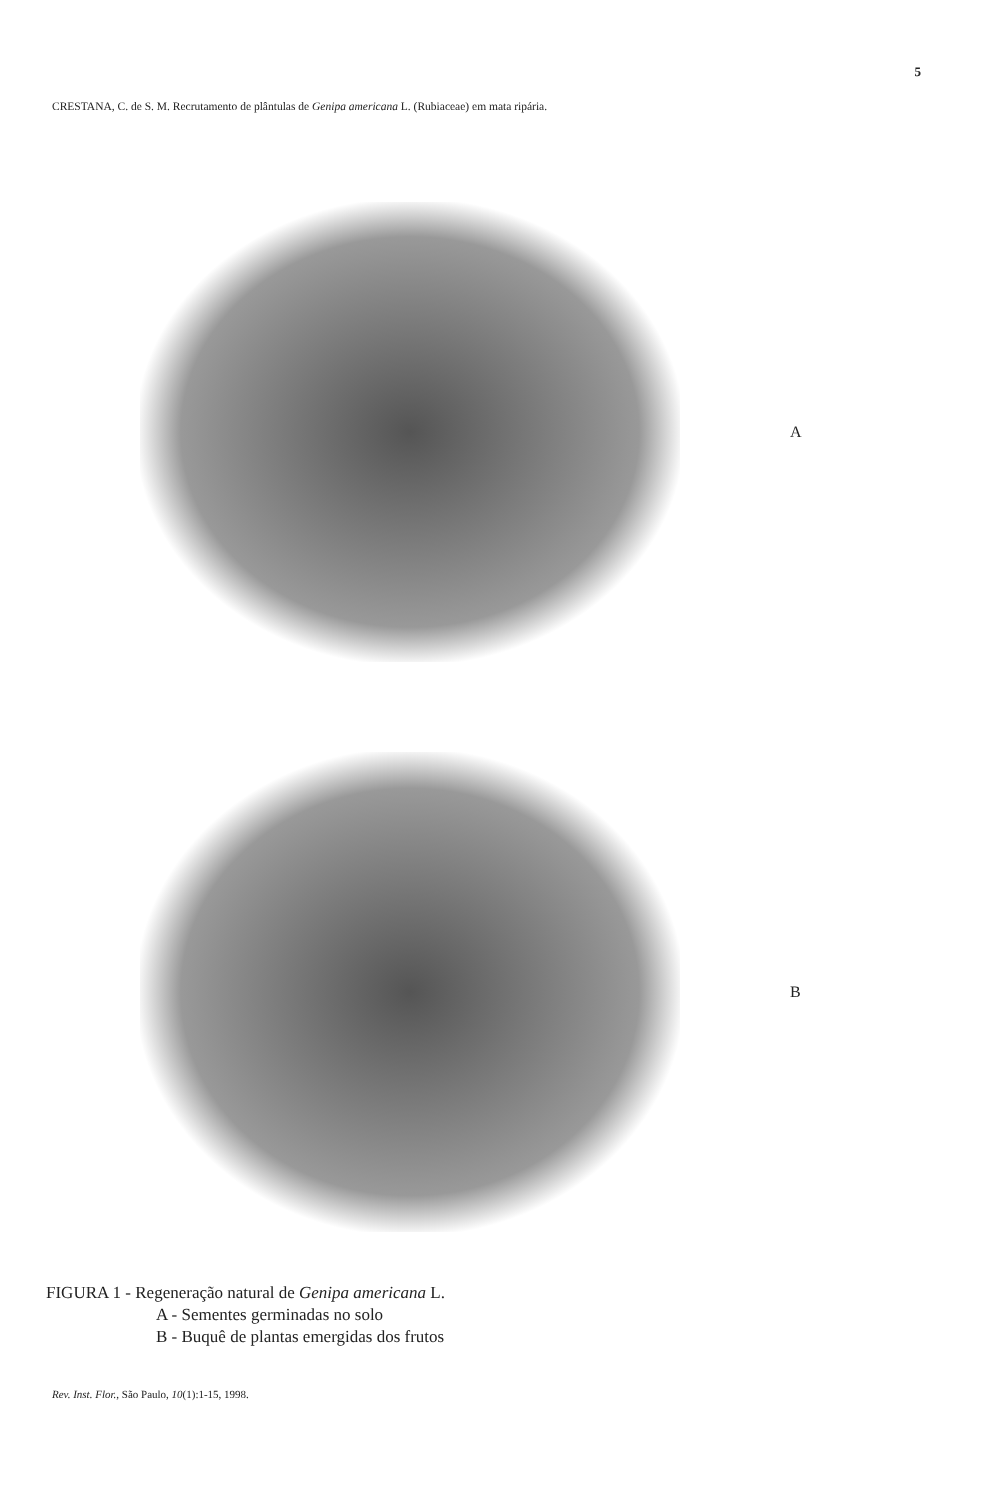5
CRESTANA, C. de S. M. Recrutamento de plântulas de Genipa americana L. (Rubiaceae) em mata ripária.
A
B
FIGURA 1 - Regeneração natural de Genipa americana L.
A - Sementes germinadas no solo
B - Buquê de plantas emergidas dos frutos
Rev. Inst. Flor., São Paulo, 10(1):1-15, 1998.